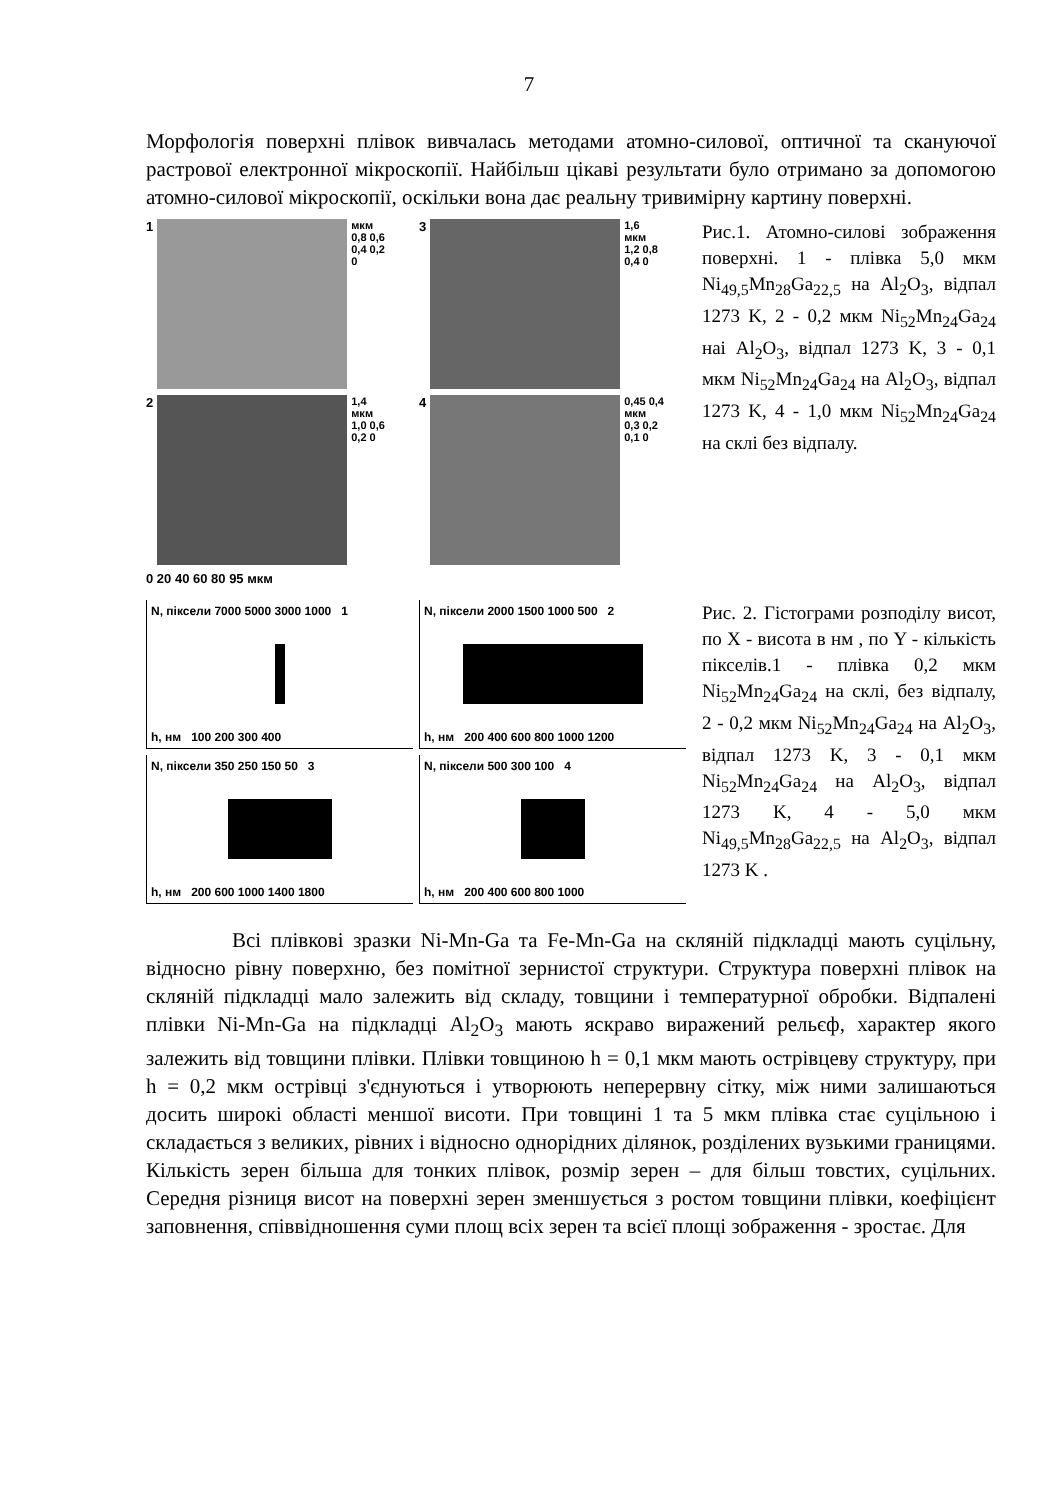7
Морфологія поверхні плівок вивчалась методами атомно-силової, оптичної та скануючої растрової електронної мікроскопії. Найбільш цікаві результати було отримано за допомогою атомно-силової мікроскопії, оскільки вона дає реальну тривимірну картину поверхні.
1
мкм 0,8 0,6 0,4 0,2 0
3
1,6 мкм 1,2 0,8 0,4 0
2
1,4 мкм 1,0 0,6 0,2 0
4
0,45 0,4 мкм 0,3 0,2 0,1 0
0 20 40 60 80 95 мкм
Рис.1. Атомно-силові зображення поверхні. 1 - плівка 5,0 мкм Ni<sub>49,5</sub>Mn<sub>28</sub>Ga<sub>22,5</sub> на Al<sub>2</sub>O<sub>3</sub>, відпал 1273 K, 2 - 0,2 мкм Ni<sub>52</sub>Mn<sub>24</sub>Ga<sub>24</sub> наі Al<sub>2</sub>O<sub>3</sub>, відпал 1273 K, 3 - 0,1 мкм Ni<sub>52</sub>Mn<sub>24</sub>Ga<sub>24</sub> на Al<sub>2</sub>O<sub>3</sub>, відпал 1273 K, 4 - 1,0 мкм Ni<sub>52</sub>Mn<sub>24</sub>Ga<sub>24</sub> на склі без відпалу.
N, піксели 7000 5000 3000 1000 1
h, нм 100 200 300 400
N, піксели 2000 1500 1000 500 2
h, нм 200 400 600 800 1000 1200
N, піксели 350 250 150 50 3
h, нм 200 600 1000 1400 1800
N, піксели 500 300 100 4
h, нм 200 400 600 800 1000
Рис. 2. Гістограми розподілу висот, по X - висота в нм , по Y - кількість пікселів.1 - плівка 0,2 мкм Ni<sub>52</sub>Mn<sub>24</sub>Ga<sub>24</sub> на склі, без відпалу, 2 - 0,2 мкм Ni<sub>52</sub>Mn<sub>24</sub>Ga<sub>24</sub> на Al<sub>2</sub>O<sub>3</sub>, відпал 1273 K, 3 - 0,1 мкм Ni<sub>52</sub>Mn<sub>24</sub>Ga<sub>24</sub> на Al<sub>2</sub>O<sub>3</sub>, відпал 1273 K, 4 - 5,0 мкм Ni<sub>49,5</sub>Mn<sub>28</sub>Ga<sub>22,5</sub> на Al<sub>2</sub>O<sub>3</sub>, відпал 1273 K .
Всі плівкові зразки Ni-Mn-Ga та Fe-Mn-Ga на скляній підкладці мають суцільну, відносно рівну поверхню, без помітної зернистої структури. Структура поверхні плівок на скляній підкладці мало залежить від складу, товщини і температурної обробки. Відпалені плівки Ni-Mn-Ga на підкладці Al<sub>2</sub>O<sub>3</sub> мають яскраво виражений рельєф, характер якого залежить від товщини плівки. Плівки товщиною h = 0,1 мкм мають острівцеву структуру, при h = 0,2 мкм острівці з'єднуються і утворюють неперервну сітку, між ними залишаються досить широкі області меншої висоти. При товщині 1 та 5 мкм плівка стає суцільною і складається з великих, рівних і відносно однорідних ділянок, розділених вузькими границями. Кількість зерен більша для тонких плівок, розмір зерен – для більш товстих, суцільних. Середня різниця висот на поверхні зерен зменшується з ростом товщини плівки, коефіцієнт заповнення, співвідношення суми площ всіх зерен та всієї площі зображення - зростає. Для